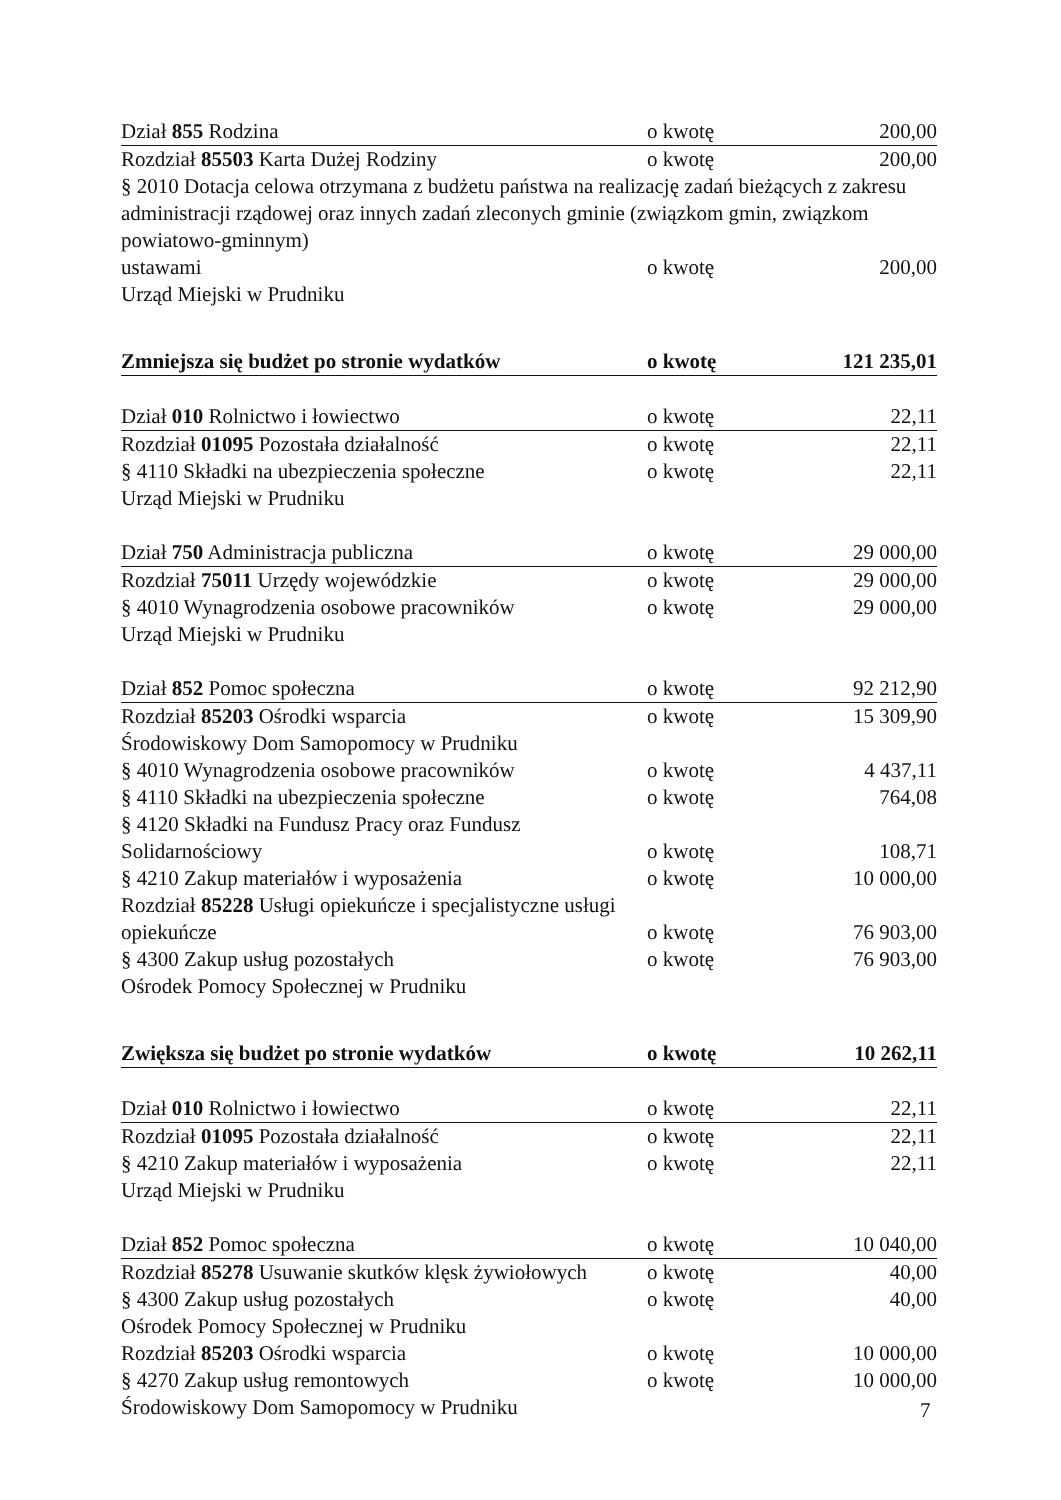| Dział 855 Rodzina | o kwotę | 200,00 |
| Rozdział 85503 Karta Dużej Rodziny | o kwotę | 200,00 |
| § 2010 Dotacja celowa otrzymana z budżetu państwa na realizację zadań bieżących z zakresu administracji rządowej oraz innych zadań zleconych gminie (związkom gmin, związkom powiatowo-gminnym) | | |
| ustawami | o kwotę | 200,00 |
| Urząd Miejski w Prudniku | | |
| Zmniejsza się budżet po stronie wydatków | o kwotę | 121 235,01 |
| Dział 010 Rolnictwo i łowiectwo | o kwotę | 22,11 |
| Rozdział 01095 Pozostała działalność | o kwotę | 22,11 |
| § 4110 Składki na ubezpieczenia społeczne | o kwotę | 22,11 |
| Urząd Miejski w Prudniku | | |
| Dział 750 Administracja publiczna | o kwotę | 29 000,00 |
| Rozdział 75011 Urzędy wojewódzkie | o kwotę | 29 000,00 |
| § 4010 Wynagrodzenia osobowe pracowników | o kwotę | 29 000,00 |
| Urząd Miejski w Prudniku | | |
| Dział 852 Pomoc społeczna | o kwotę | 92 212,90 |
| Rozdział 85203 Ośrodki wsparcia | o kwotę | 15 309,90 |
| Środowiskowy Dom Samopomocy w Prudniku | | |
| § 4010 Wynagrodzenia osobowe pracowników | o kwotę | 4 437,11 |
| § 4110 Składki na ubezpieczenia społeczne | o kwotę | 764,08 |
| § 4120 Składki na Fundusz Pracy oraz Fundusz | | |
| Solidarnościowy | o kwotę | 108,71 |
| § 4210 Zakup materiałów i wyposażenia | o kwotę | 10 000,00 |
| Rozdział 85228 Usługi opiekuńcze i specjalistyczne usługi | | |
| opiekuńcze | o kwotę | 76 903,00 |
| § 4300 Zakup usług pozostałych | o kwotę | 76 903,00 |
| Ośrodek Pomocy Społecznej w Prudniku | | |
| Zwiększa się budżet po stronie wydatków | o kwotę | 10 262,11 |
| Dział 010 Rolnictwo i łowiectwo | o kwotę | 22,11 |
| Rozdział 01095 Pozostała działalność | o kwotę | 22,11 |
| § 4210 Zakup materiałów i wyposażenia | o kwotę | 22,11 |
| Urząd Miejski w Prudniku | | |
| Dział 852 Pomoc społeczna | o kwotę | 10 040,00 |
| Rozdział 85278 Usuwanie skutków klęsk żywiołowych | o kwotę | 40,00 |
| § 4300 Zakup usług pozostałych | o kwotę | 40,00 |
| Ośrodek Pomocy Społecznej w Prudniku | | |
| Rozdział 85203 Ośrodki wsparcia | o kwotę | 10 000,00 |
| § 4270 Zakup usług remontowych | o kwotę | 10 000,00 |
| Środowiskowy Dom Samopomocy w Prudniku | | |
7